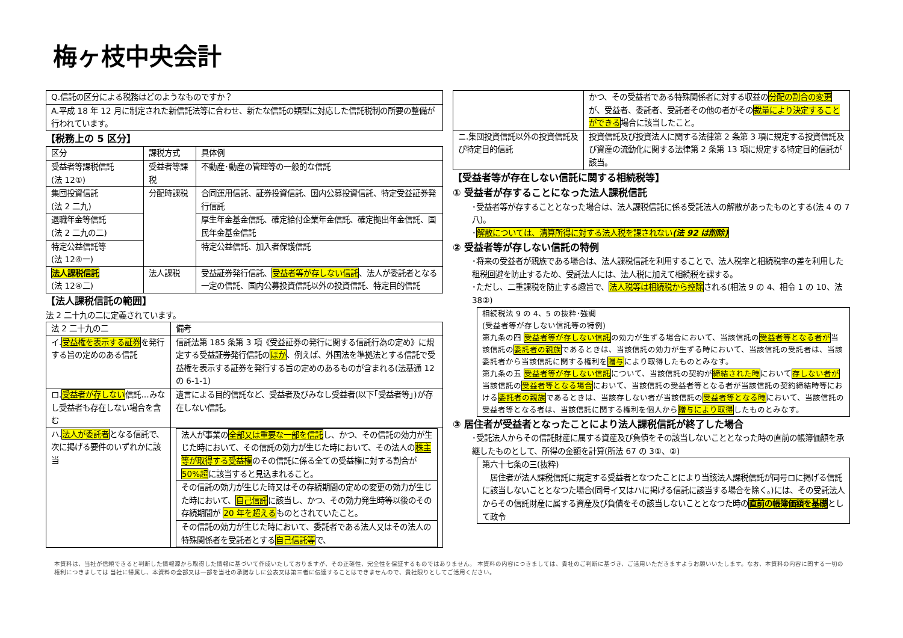梅ヶ枝中央会計
| Q.信託の区分による税務はどのようなものですか？ |
| A.平成 18 年 12 月に制定された新信託法等に合わせ、新たな信託の類型に対応した信託税制の所要の整備が行われています。 |
【税務上の 5 区分】
| 区分 | 課税方式 | 具体例 |
| --- | --- | --- |
| 受益者等課税信託 (法 12①) | 受益者等課税 | 不動産･動産の管理等の一般的な信託 |
| 集団投資信託 (法 2 二九) | 分配時課税 | 合同運用信託、証券投資信託、国内公募投資信託、特定受益証券発行信託 |
| 退職年金等信託 (法 2 二九の二) | | 厚生年金基金信託、確定給付企業年金信託、確定拠出年金信託、国民年金基金信託 |
| 特定公益信託等 (法 12④一) | | 特定公益信託、加入者保護信託 |
| 法人課税信託 (法 12④二) | 法人課税 | 受益証券発行信託、 受益者等が存しない信託 、法人が委託者となる一定の信託、国内公募投資信託以外の投資信託、特定目的信託 |
【法人課税信託の範囲】
法 2 二十九の二に定義されています。
| 法 2 二十九の二 | 備考 |
| --- | --- |
| イ. 受益権を表示する証券 を発行する旨の定めのある信託 | 信託法第 185 条第 3 項《受益証券の発行に関する信託行為の定め》に規定する受益証券発行信託の ほか 、例えば、外国法を準拠法とする信託で受益権を表示する証券を発行する旨の定めのあるものが含まれる(法基通 12 の 6-1-1) |
| ロ. 受益者が存しない 信託…みなし受益者も存在しない場合を含む | 遺言による目的信託など、受益者及びみなし受益者(以下｢受益者等｣)が存在しない信託。 |
| ハ. 法人が委託者 となる信託で、次に掲げる要件のいずれかに該当 | / 法人が事業の 全部又は重要な一部を信託 し、かつ、その信託の効力が生じた時において、その信託の効力が生じた時において、その法人の 株主等が取得する受益権 のその信託に係る全ての受益権に対する割合が 50%超 に該当すると見込まれること。 / / その信託の効力が生じた時又はその存続期間の定めの変更の効力が生じた時において、 自己信託 に該当し、かつ、その効力発生時等以後のその存続期間が 20 年を超える ものとされていたこと。 / / その信託の効力が生じた時において、委託者である法人又はその法人の特殊関係者を受託者とする 自己信託等 で、 / |
| | かつ、その受益者である特殊関係者に対する収益の 分配の割合の変更 が、受益者、委託者、受託者その他の者がその 裁量により決定することができる 場合に該当したこと。 |
| ニ.集団投資信託以外の投資信託及び特定目的信託 | 投資信託及び投資法人に関する法律第 2 条第 3 項に規定する投資信託及び資産の流動化に関する法律第 2 条第 13 項に規定する特定目的信託が該当。 |
【受益者等が存在しない信託に関する相続税等】
① 受益者が存することになった法人課税信託
･受益者等が存することとなった場合は、法人課税信託に係る受託法人の解散があったものとする(法 4 の 7 八)。
･解散については、清算所得に対する法人税を課されない(法 92 は削除)
② 受益者等が存しない信託の特例
･将来の受益者が親族である場合は、法人課税信託を利用することで、法人税率と相続税率の差を利用した租税回避を防止するため、受託法人には、法人税に加えて相続税を課する。
･ただし、二重課税を防止する趣旨で、法人税等は相続税から控除される(相法 9 の 4、相令 1 の 10、法 38②)
相続税法 9 の 4、5 の抜粋･強調
(受益者等が存しない信託等の特例)
第九条の四 受益者等が存しない信託の効力が生ずる場合において、当該信託の受益者等となる者が当該信託の委託者の親族であるときは、当該信託の効力が生ずる時において、当該信託の受託者は、当該委託者から当該信託に関する権利を贈与により取得したものとみなす。
第九条の五 受益者等が存しない信託について、当該信託の契約が締結された時において存しない者が当該信託の受益者等となる場合において、当該信託の受益者等となる者が当該信託の契約締結時等における委託者の親族であるときは、当該存しない者が当該信託の受益者等となる時において、当該信託の受益者等となる者は、当該信託に関する権利を個人から贈与により取得したものとみなす。
③ 居住者が受益者となったことにより法人課税信託が終了した場合
･受託法人からその信託財産に属する資産及び負債をその該当しないこととなった時の直前の帳簿価額を承継したものとして、所得の金額を計算(所法 67 の 3①、②)
第六十七条の三(抜粋)
　居住者が法人課税信託に規定する受益者となつたことにより当該法人課税信託が同号ロに掲げる信託に該当しないこととなつた場合(同号イ又はハに掲げる信託に該当する場合を除く。)には、その受託法人からその信託財産に属する資産及び負債をその該当しないこととなつた時の直前の帳簿価額を基礎として政令
本資料は、当社が信頼できると判断した情報源から取得した情報に基づいて作成いたしておりますが、その正確性、完全性を保証するものではありません。 本資料の内容につきましては、貴社のご判断に基づき、ご活用いただきますようお願いいたします。なお、本資料の内容に関する一切の権利につきましては 当社に帰属し、本資料の全部又は一部を当社の承諾なしに公表又は第三者に伝達することはできませんので、貴社限りとしてご活用ください。